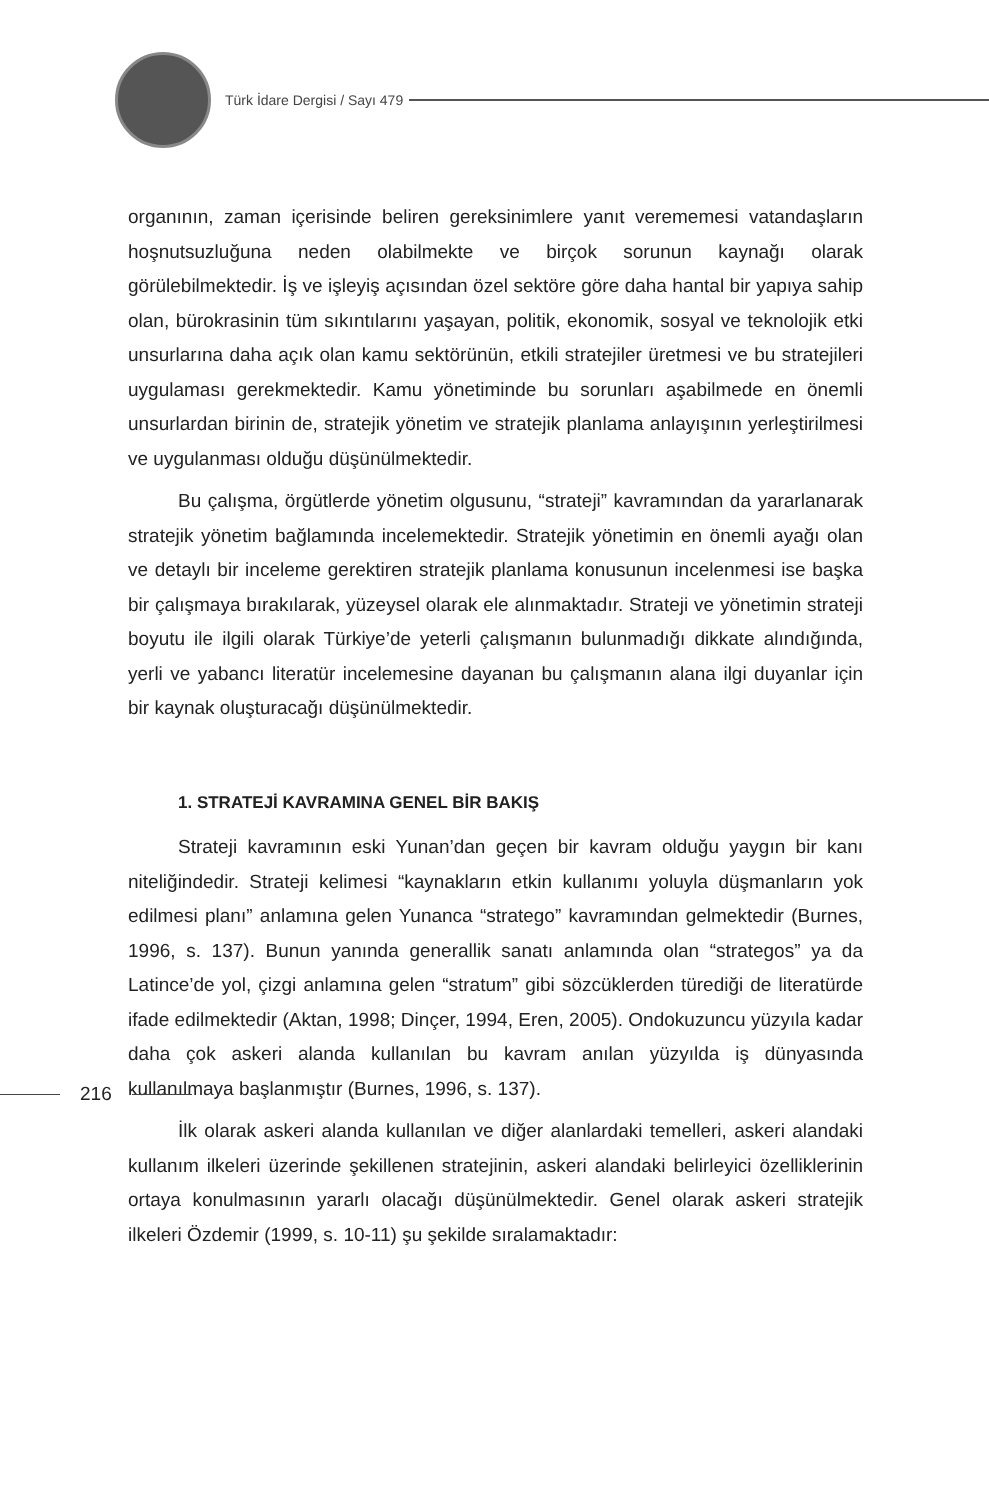Türk İdare Dergisi / Sayı 479
organının, zaman içerisinde beliren gereksinimlere yanıt verememesi vatandaşların hoşnutsuzluğuna neden olabilmekte ve birçok sorunun kaynağı olarak görülebilmektedir. İş ve işleyiş açısından özel sektöre göre daha hantal bir yapıya sahip olan, bürokrasinin tüm sıkıntılarını yaşayan, politik, ekonomik, sosyal ve teknolojik etki unsurlarına daha açık olan kamu sektörünün, etkili stratejiler üretmesi ve bu stratejileri uygulaması gerekmektedir. Kamu yönetiminde bu sorunları aşabilmede en önemli unsurlardan birinin de, stratejik yönetim ve stratejik planlama anlayışının yerleştirilmesi ve uygulanması olduğu düşünülmektedir.
Bu çalışma, örgütlerde yönetim olgusunu, “strateji” kavramından da yararlanarak stratejik yönetim bağlamında incelemektedir. Stratejik yönetimin en önemli ayağı olan ve detaylı bir inceleme gerektiren stratejik planlama konusunun incelenmesi ise başka bir çalışmaya bırakılarak, yüzeysel olarak ele alınmaktadır. Strateji ve yönetimin strateji boyutu ile ilgili olarak Türkiye’de yeterli çalışmanın bulunmadığı dikkate alındığında, yerli ve yabancı literatür incelemesine dayanan bu çalışmanın alana ilgi duyanlar için bir kaynak oluşturacağı düşünülmektedir.
1. STRATEJİ KAVRAMINA GENEL BİR BAKIŞ
Strateji kavramının eski Yunan’dan geçen bir kavram olduğu yaygın bir kanı niteliğindedir. Strateji kelimesi “kaynakların etkin kullanımı yoluyla düşmanların yok edilmesi planı” anlamına gelen Yunanca “stratego” kavramından gelmektedir (Burnes, 1996, s. 137). Bunun yanında generallik sanatı anlamında olan “strategos” ya da Latince’de yol, çizgi anlamına gelen “stratum” gibi sözcüklerden türediği de literatürde ifade edilmektedir (Aktan, 1998; Dinçer, 1994, Eren, 2005). Ondokuzuncu yüzyıla kadar daha çok askeri alanda kullanılan bu kavram anılan yüzyılda iş dünyasında kullanılmaya başlanmıştır (Burnes, 1996, s. 137).
İlk olarak askeri alanda kullanılan ve diğer alanlardaki temelleri, askeri alandaki kullanım ilkeleri üzerinde şekillenen stratejinin, askeri alandaki belirleyici özelliklerinin ortaya konulmasının yararlı olacağı düşünülmektedir. Genel olarak askeri stratejik ilkeleri Özdemir (1999, s. 10-11) şu şekilde sıralamaktadır:
216